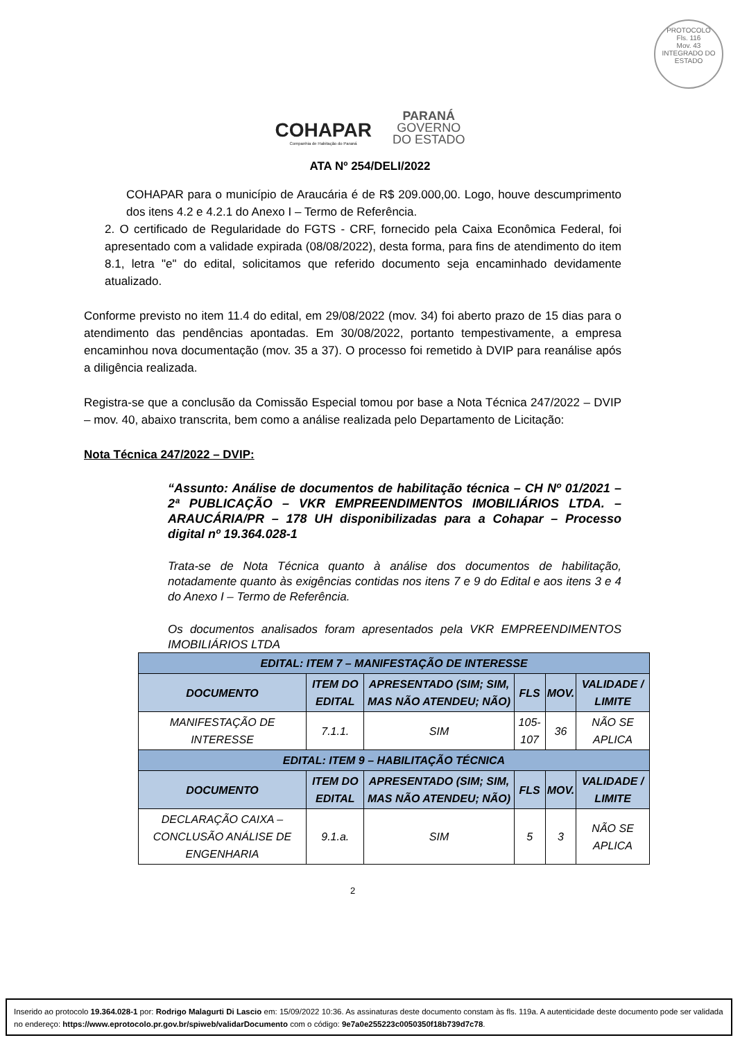PROTOCOLO
Fls. 116
Mov. 43
INTEGRADO DO ESTADO
COHAPAR
Companhia de Habitação do Paraná
PARANÁ
GOVERNO
DO ESTADO
ATA Nº 254/DELI/2022
COHAPAR para o município de Araucária é de R$ 209.000,00. Logo, houve descumprimento dos itens 4.2 e 4.2.1 do Anexo I – Termo de Referência.
2. O certificado de Regularidade do FGTS - CRF, fornecido pela Caixa Econômica Federal, foi apresentado com a validade expirada (08/08/2022), desta forma, para fins de atendimento do item 8.1, letra "e" do edital, solicitamos que referido documento seja encaminhado devidamente atualizado.
Conforme previsto no item 11.4 do edital, em 29/08/2022 (mov. 34) foi aberto prazo de 15 dias para o atendimento das pendências apontadas. Em 30/08/2022, portanto tempestivamente, a empresa encaminhou nova documentação (mov. 35 a 37). O processo foi remetido à DVIP para reanálise após a diligência realizada.
Registra-se que a conclusão da Comissão Especial tomou por base a Nota Técnica 247/2022 – DVIP – mov. 40, abaixo transcrita, bem como a análise realizada pelo Departamento de Licitação:
Nota Técnica 247/2022 – DVIP:
“Assunto: Análise de documentos de habilitação técnica – CH Nº 01/2021 – 2ª PUBLICAÇÃO – VKR EMPREENDIMENTOS IMOBILIÁRIOS LTDA. – ARAUCÁRIA/PR – 178 UH disponibilizadas para a Cohapar – Processo digital nº 19.364.028-1
Trata-se de Nota Técnica quanto à análise dos documentos de habilitação, notadamente quanto às exigências contidas nos itens 7 e 9 do Edital e aos itens 3 e 4 do Anexo I – Termo de Referência.
Os documentos analisados foram apresentados pela VKR EMPREENDIMENTOS IMOBILIÁRIOS LTDA
| EDITAL: ITEM 7 – MANIFESTAÇÃO DE INTERESSE | | | | | |
| DOCUMENTO | ITEM DO EDITAL | APRESENTADO (SIM; SIM, MAS NÃO ATENDEU; NÃO) | FLS | MOV. | VALIDADE / LIMITE |
| MANIFESTAÇÃO DE INTERESSE | 7.1.1. | SIM | 105-107 | 36 | NÃO SE APLICA |
| EDITAL: ITEM 9 – HABILITAÇÃO TÉCNICA | | | | | |
| DOCUMENTO | ITEM DO EDITAL | APRESENTADO (SIM; SIM, MAS NÃO ATENDEU; NÃO) | FLS | MOV. | VALIDADE / LIMITE |
| DECLARAÇÃO CAIXA – CONCLUSÃO ANÁLISE DE ENGENHARIA | 9.1.a. | SIM | 5 | 3 | NÃO SE APLICA |
2
Inserido ao protocolo 19.364.028-1 por: Rodrigo Malagurti Di Lascio em: 15/09/2022 10:36. As assinaturas deste documento constam às fls. 119a. A autenticidade deste documento pode ser validada no endereço: https://www.eprotocolo.pr.gov.br/spiweb/validarDocumento com o código: 9e7a0e255223c0050350f18b739d7c78.